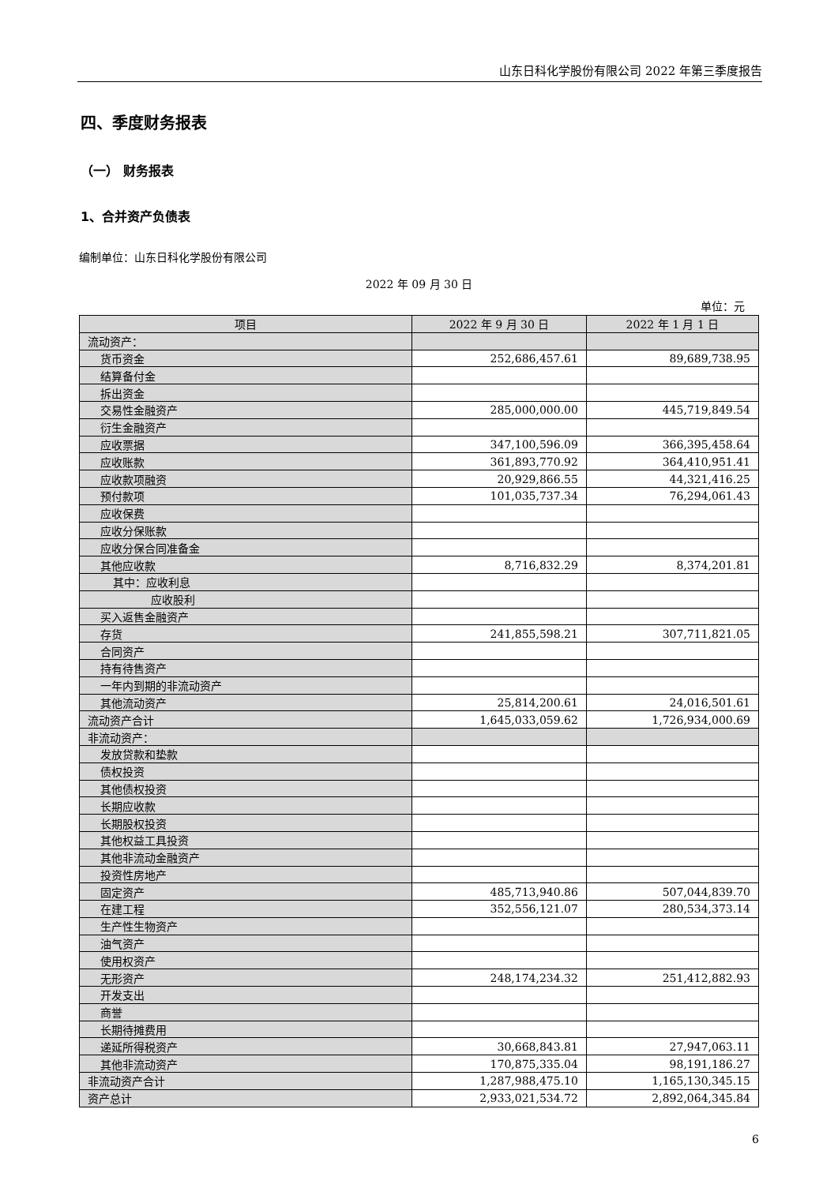山东日科化学股份有限公司 2022 年第三季度报告
四、季度财务报表
（一） 财务报表
1、合并资产负债表
编制单位：山东日科化学股份有限公司
2022 年 09 月 30 日
单位：元
| 项目 | 2022 年 9 月 30 日 | 2022 年 1 月 1 日 |
| --- | --- | --- |
| 流动资产： | | |
| 货币资金 | 252,686,457.61 | 89,689,738.95 |
| 结算备付金 | | |
| 拆出资金 | | |
| 交易性金融资产 | 285,000,000.00 | 445,719,849.54 |
| 衍生金融资产 | | |
| 应收票据 | 347,100,596.09 | 366,395,458.64 |
| 应收账款 | 361,893,770.92 | 364,410,951.41 |
| 应收款项融资 | 20,929,866.55 | 44,321,416.25 |
| 预付款项 | 101,035,737.34 | 76,294,061.43 |
| 应收保费 | | |
| 应收分保账款 | | |
| 应收分保合同准备金 | | |
| 其他应收款 | 8,716,832.29 | 8,374,201.81 |
| 其中：应收利息 | | |
| 应收股利 | | |
| 买入返售金融资产 | | |
| 存货 | 241,855,598.21 | 307,711,821.05 |
| 合同资产 | | |
| 持有待售资产 | | |
| 一年内到期的非流动资产 | | |
| 其他流动资产 | 25,814,200.61 | 24,016,501.61 |
| 流动资产合计 | 1,645,033,059.62 | 1,726,934,000.69 |
| 非流动资产： | | |
| 发放贷款和垫款 | | |
| 债权投资 | | |
| 其他债权投资 | | |
| 长期应收款 | | |
| 长期股权投资 | | |
| 其他权益工具投资 | | |
| 其他非流动金融资产 | | |
| 投资性房地产 | | |
| 固定资产 | 485,713,940.86 | 507,044,839.70 |
| 在建工程 | 352,556,121.07 | 280,534,373.14 |
| 生产性生物资产 | | |
| 油气资产 | | |
| 使用权资产 | | |
| 无形资产 | 248,174,234.32 | 251,412,882.93 |
| 开发支出 | | |
| 商誉 | | |
| 长期待摊费用 | | |
| 递延所得税资产 | 30,668,843.81 | 27,947,063.11 |
| 其他非流动资产 | 170,875,335.04 | 98,191,186.27 |
| 非流动资产合计 | 1,287,988,475.10 | 1,165,130,345.15 |
| 资产总计 | 2,933,021,534.72 | 2,892,064,345.84 |
6